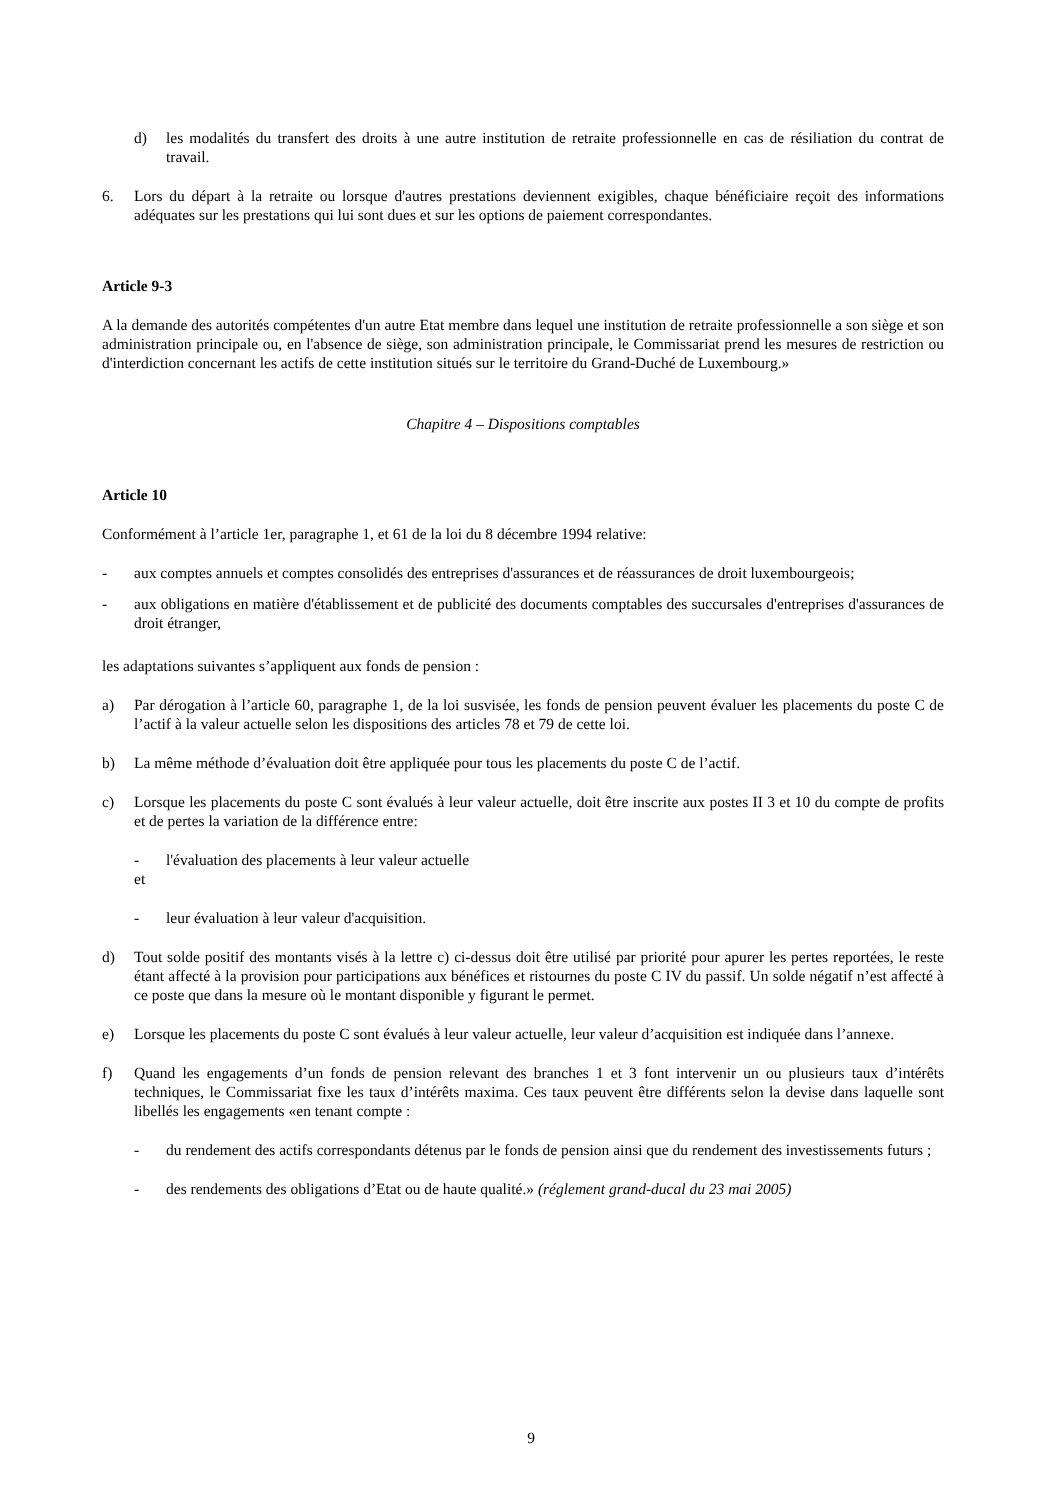d) les modalités du transfert des droits à une autre institution de retraite professionnelle en cas de résiliation du contrat de travail.
6. Lors du départ à la retraite ou lorsque d'autres prestations deviennent exigibles, chaque bénéficiaire reçoit des informations adéquates sur les prestations qui lui sont dues et sur les options de paiement correspondantes.
Article 9-3
A la demande des autorités compétentes d'un autre Etat membre dans lequel une institution de retraite professionnelle a son siège et son administration principale ou, en l'absence de siège, son administration principale, le Commissariat prend les mesures de restriction ou d'interdiction concernant les actifs de cette institution situés sur le territoire du Grand-Duché de Luxembourg.»
Chapitre 4 – Dispositions comptables
Article 10
Conformément à l’article 1er, paragraphe 1, et 61 de la loi du 8 décembre 1994 relative:
- aux comptes annuels et comptes consolidés des entreprises d'assurances et de réassurances de droit luxembourgeois;
- aux obligations en matière d'établissement et de publicité des documents comptables des succursales d'entreprises d'assurances de droit étranger,
les adaptations suivantes s’appliquent aux fonds de pension :
a) Par dérogation à l’article 60, paragraphe 1, de la loi susvisée, les fonds de pension peuvent évaluer les placements du poste C de l’actif à la valeur actuelle selon les dispositions des articles 78 et 79 de cette loi.
b) La même méthode d’évaluation doit être appliquée pour tous les placements du poste C de l’actif.
c) Lorsque les placements du poste C sont évalués à leur valeur actuelle, doit être inscrite aux postes II 3 et 10 du compte de profits et de pertes la variation de la différence entre:
- l'évaluation des placements à leur valeur actuelle
et
- leur évaluation à leur valeur d'acquisition.
d) Tout solde positif des montants visés à la lettre c) ci-dessus doit être utilisé par priorité pour apurer les pertes reportées, le reste étant affecté à la provision pour participations aux bénéfices et ristournes du poste C IV du passif. Un solde négatif n’est affecté à ce poste que dans la mesure où le montant disponible y figurant le permet.
e) Lorsque les placements du poste C sont évalués à leur valeur actuelle, leur valeur d’acquisition est indiquée dans l’annexe.
f) Quand les engagements d’un fonds de pension relevant des branches 1 et 3 font intervenir un ou plusieurs taux d’intérêts techniques, le Commissariat fixe les taux d’intérêts maxima. Ces taux peuvent être différents selon la devise dans laquelle sont libellés les engagements «en tenant compte :
- du rendement des actifs correspondants détenus par le fonds de pension ainsi que du rendement des investissements futurs ;
- des rendements des obligations d’Etat ou de haute qualité.» (réglement grand-ducal du 23 mai 2005)
9